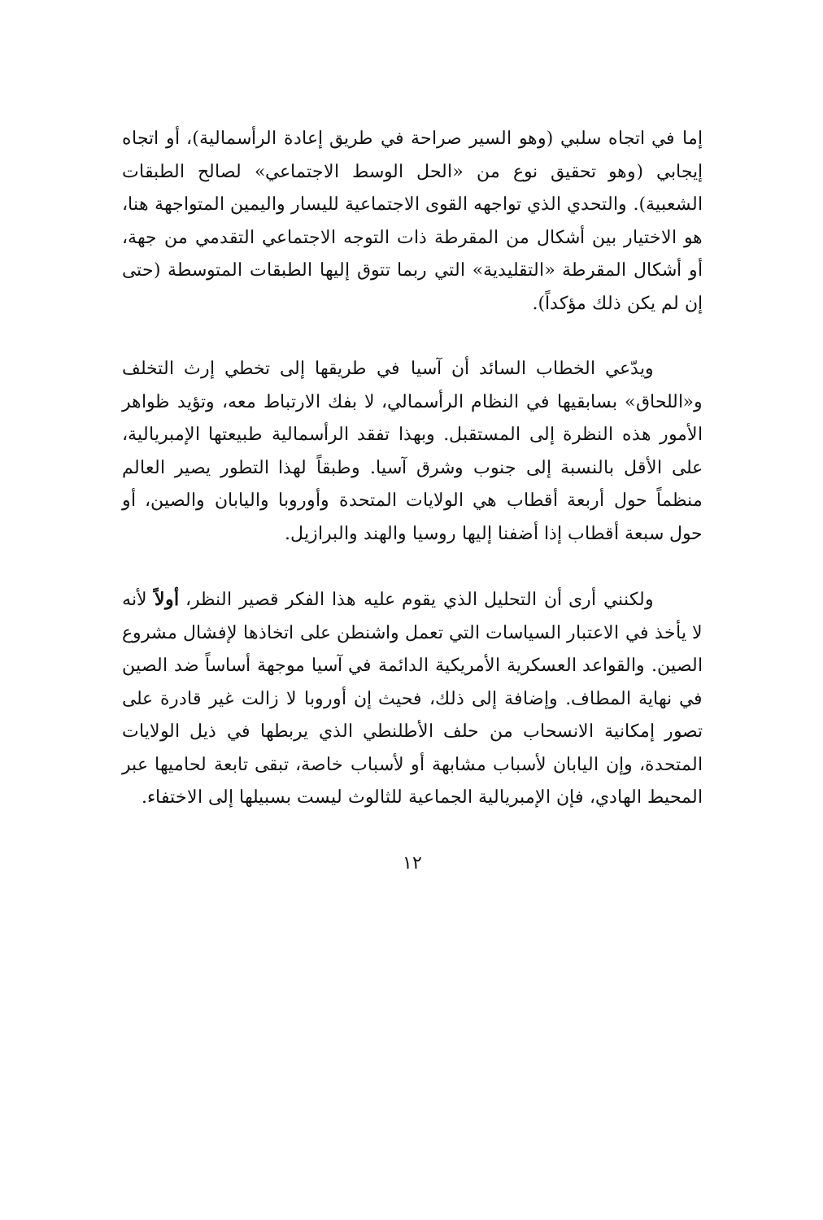إما في اتجاه سلبي (وهو السير صراحة في طريق إعادة الرأسمالية)، أو اتجاه إيجابي (وهو تحقيق نوع من «الحل الوسط الاجتماعي» لصالح الطبقات الشعبية). والتحدي الذي تواجهه القوى الاجتماعية لليسار واليمين المتواجهة هنا، هو الاختيار بين أشكال من المقرطة ذات التوجه الاجتماعي التقدمي من جهة، أو أشكال المقرطة «التقليدية» التي ربما تتوق إليها الطبقات المتوسطة (حتى إن لم يكن ذلك مؤكداً).
ويدّعي الخطاب السائد أن آسيا في طريقها إلى تخطي إرث التخلف و«اللحاق» بسابقيها في النظام الرأسمالي، لا بفك الارتباط معه، وتؤيد ظواهر الأمور هذه النظرة إلى المستقبل. وبهذا تفقد الرأسمالية طبيعتها الإمبريالية، على الأقل بالنسبة إلى جنوب وشرق آسيا. وطبقاً لهذا التطور يصير العالم منظماً حول أربعة أقطاب هي الولايات المتحدة وأوروبا واليابان والصين، أو حول سبعة أقطاب إذا أضفنا إليها روسيا والهند والبرازيل.
ولكنني أرى أن التحليل الذي يقوم عليه هذا الفكر قصير النظر، أولاً لأنه لا يأخذ في الاعتبار السياسات التي تعمل واشنطن على اتخاذها لإفشال مشروع الصين. والقواعد العسكرية الأمريكية الدائمة في آسيا موجهة أساساً ضد الصين في نهاية المطاف. وإضافة إلى ذلك، فحيث إن أوروبا لا زالت غير قادرة على تصور إمكانية الانسحاب من حلف الأطلنطي الذي يربطها في ذيل الولايات المتحدة، وإن اليابان لأسباب مشابهة أو لأسباب خاصة، تبقى تابعة لحاميها عبر المحيط الهادي، فإن الإمبريالية الجماعية للثالوث ليست بسبيلها إلى الاختفاء.
١٢